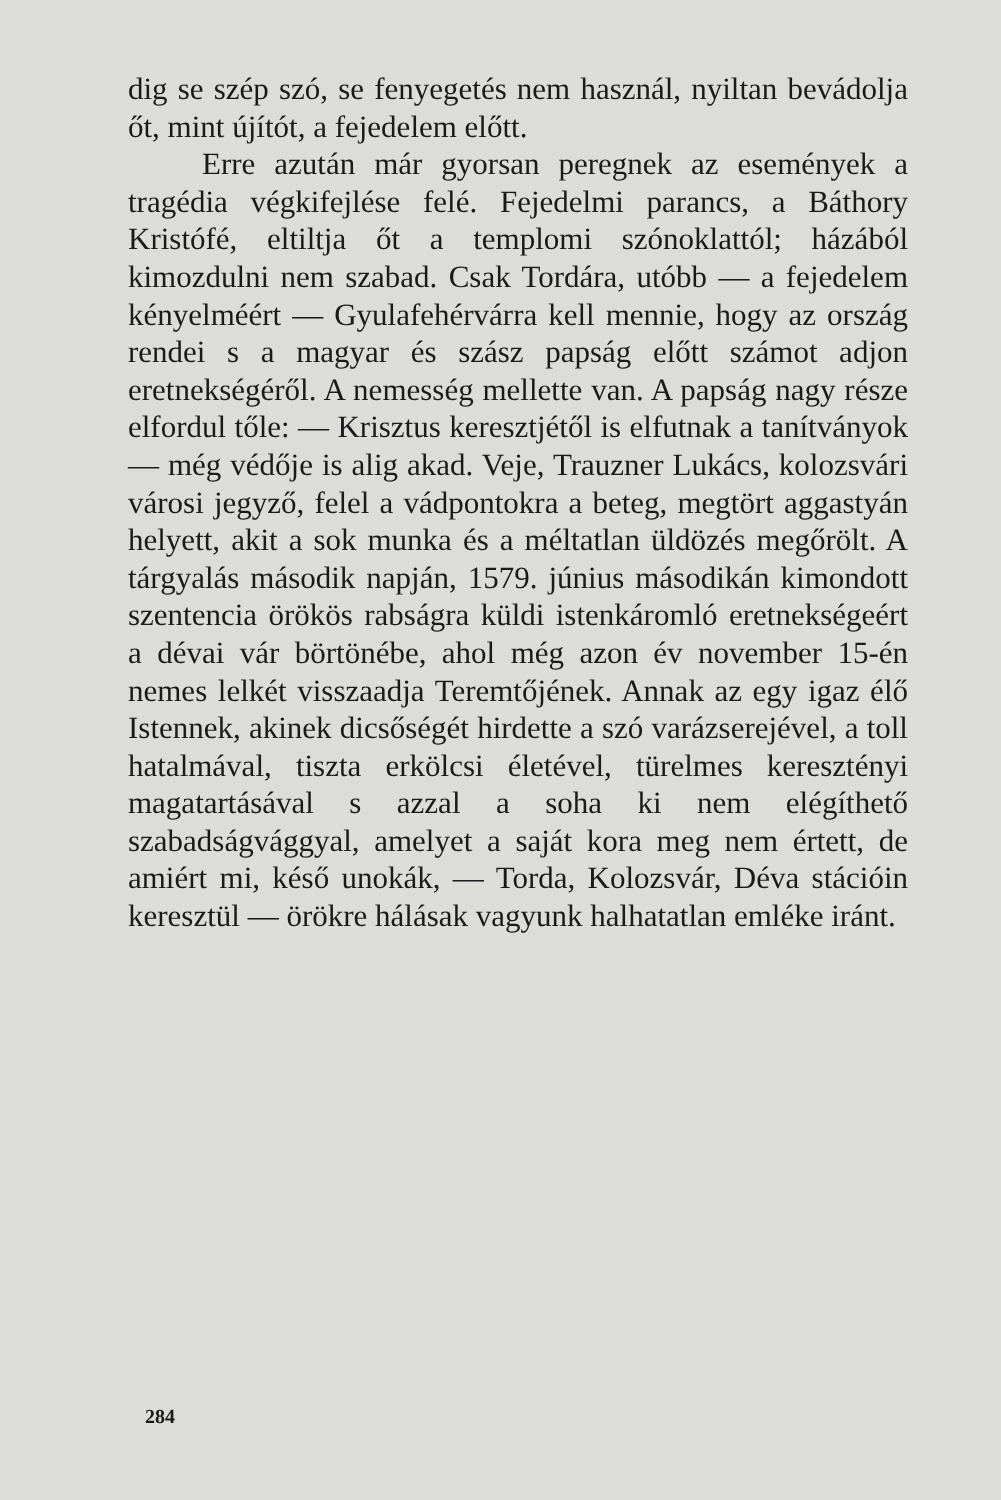dig se szép szó, se fenyegetés nem használ, nyiltan bevádolja őt, mint újítót, a fejedelem előtt.
Erre azután már gyorsan peregnek az események a tragédia végkifejlése felé. Fejedelmi parancs, a Báthory Kristófé, eltiltja őt a templomi szónoklattól; házából kimozdulni nem szabad. Csak Tordára, utóbb — a fejedelem kényelméért — Gyulafehérvárra kell mennie, hogy az ország rendei s a magyar és szász papság előtt számot adjon eretnekségéről. A nemesség mellette van. A papság nagy része elfordul tőle: — Krisztus keresztjétől is elfutnak a tanítványok — még védője is alig akad. Veje, Trauzner Lukács, kolozsvári városi jegyző, felel a vádpontokra a beteg, megtört aggastyán helyett, akit a sok munka és a méltatlan üldözés megőrölt. A tárgyalás második napján, 1579. június másodikán kimondott szentencia örökös rabságra küldi istenkáromló eretnekségeért a dévai vár börtönébe, ahol még azon év november 15-én nemes lelkét visszaadja Teremtőjének. Annak az egy igaz élő Istennek, akinek dicsőségét hirdette a szó varázserejével, a toll hatalmával, tiszta erkölcsi életével, türelmes keresztényi magatartásával s azzal a soha ki nem elégíthető szabadságvággyal, amelyet a saját kora meg nem értett, de amiért mi, késő unokák, — Torda, Kolozsvár, Déva stációin keresztül — örökre hálásak vagyunk halhatatlan emléke iránt.
284